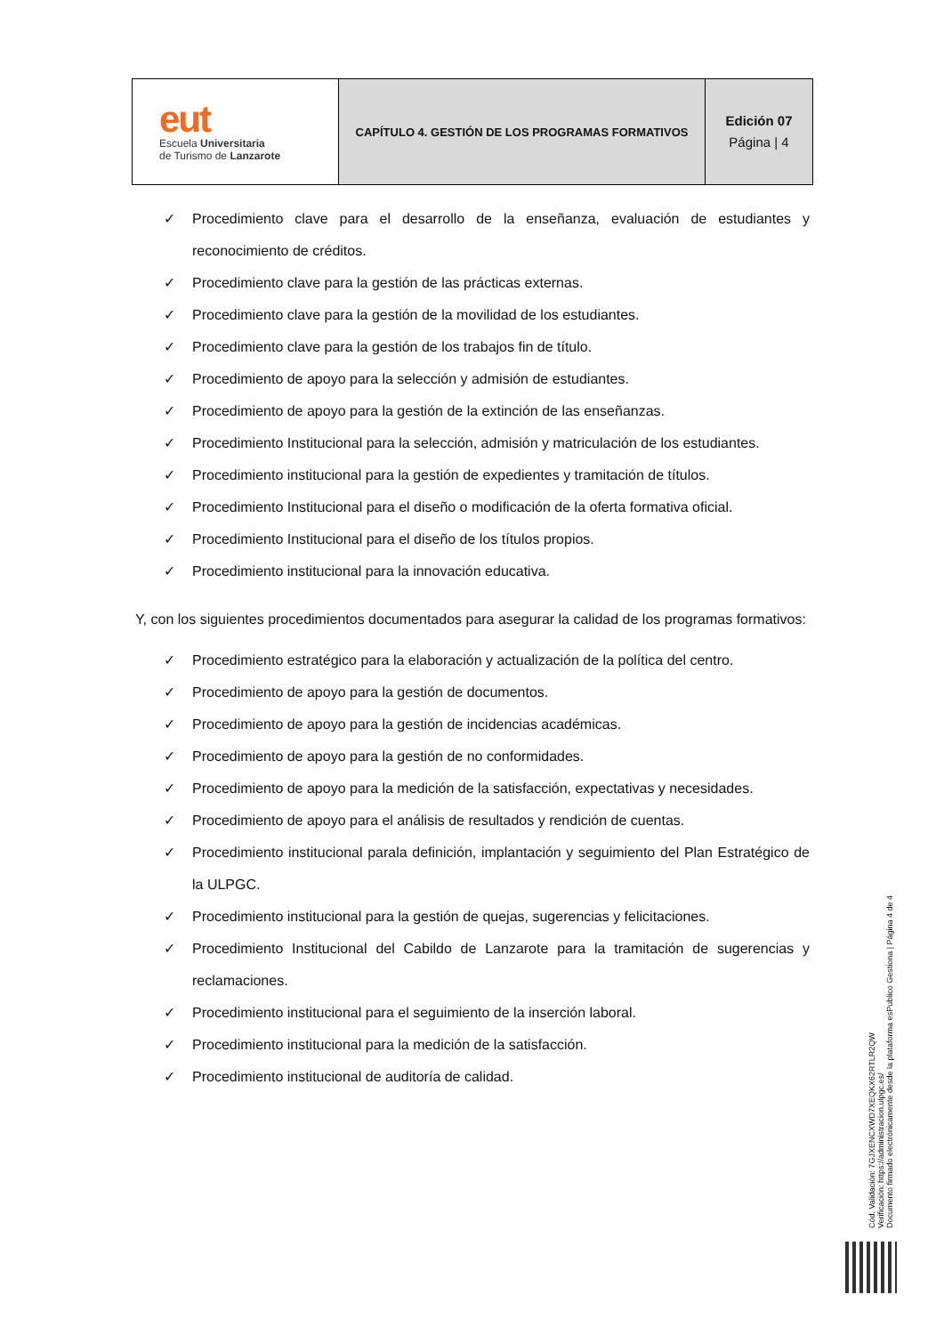| eut Escuela Universitaria de Turismo de Lanzarote | CAPÍTULO 4. GESTIÓN DE LOS PROGRAMAS FORMATIVOS | Edición 07 Página / 4 |
✓ Procedimiento clave para el desarrollo de la enseñanza, evaluación de estudiantes y reconocimiento de créditos.
✓ Procedimiento clave para la gestión de las prácticas externas.
✓ Procedimiento clave para la gestión de la movilidad de los estudiantes.
✓ Procedimiento clave para la gestión de los trabajos fin de título.
✓ Procedimiento de apoyo para la selección y admisión de estudiantes.
✓ Procedimiento de apoyo para la gestión de la extinción de las enseñanzas.
✓ Procedimiento Institucional para la selección, admisión y matriculación de los estudiantes.
✓ Procedimiento institucional para la gestión de expedientes y tramitación de títulos.
✓ Procedimiento Institucional para el diseño o modificación de la oferta formativa oficial.
✓ Procedimiento Institucional para el diseño de los títulos propios.
✓ Procedimiento institucional para la innovación educativa.
Y, con los siguientes procedimientos documentados para asegurar la calidad de los programas formativos:
✓ Procedimiento estratégico para la elaboración y actualización de la política del centro.
✓ Procedimiento de apoyo para la gestión de documentos.
✓ Procedimiento de apoyo para la gestión de incidencias académicas.
✓ Procedimiento de apoyo para la gestión de no conformidades.
✓ Procedimiento de apoyo para la medición de la satisfacción, expectativas y necesidades.
✓ Procedimiento de apoyo para el análisis de resultados y rendición de cuentas.
✓ Procedimiento institucional parala definición, implantación y seguimiento del Plan Estratégico de la ULPGC.
✓ Procedimiento institucional para la gestión de quejas, sugerencias y felicitaciones.
✓ Procedimiento Institucional del Cabildo de Lanzarote para la tramitación de sugerencias y reclamaciones.
✓ Procedimiento institucional para el seguimiento de la inserción laboral.
✓ Procedimiento institucional para la medición de la satisfacción.
✓ Procedimiento institucional de auditoría de calidad.
Cód. Validación: 7GJXENCXWD7XEQKX62RTLR2QW
Verificación: https://administracion.ulpgc.es/
Documento firmado electrónicamente desde la plataforma esPublico Gestiona | Página 4 de 4